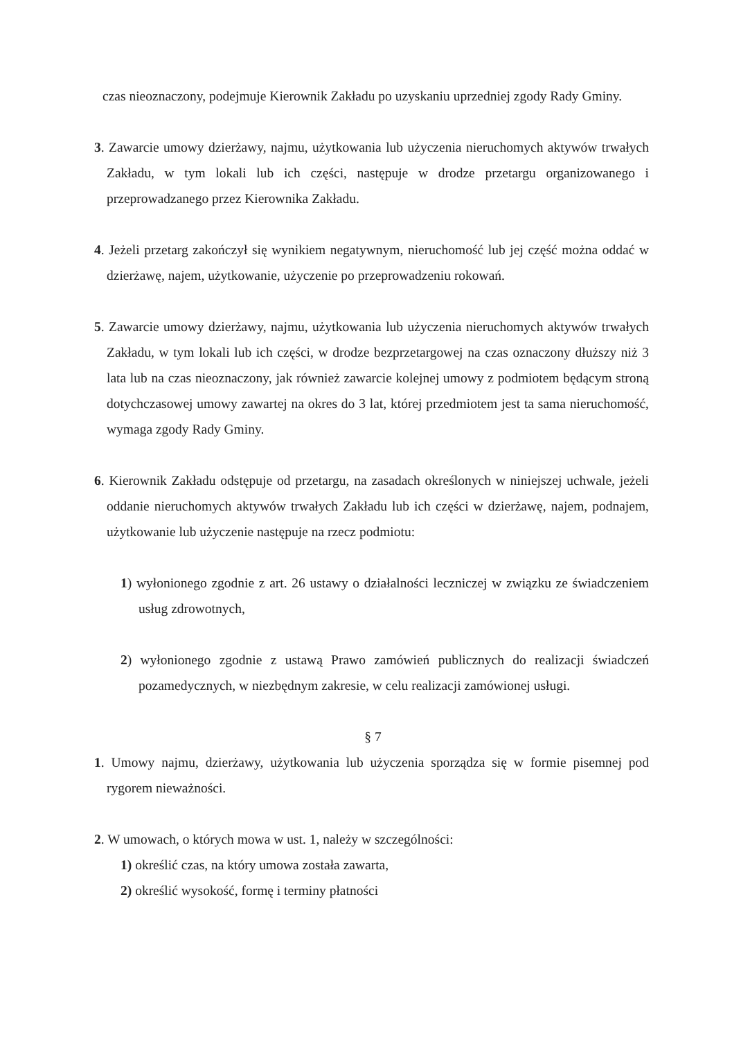czas nieoznaczony, podejmuje Kierownik Zakładu po uzyskaniu uprzedniej zgody Rady Gminy.
3. Zawarcie umowy dzierżawy, najmu, użytkowania lub użyczenia nieruchomych aktywów trwałych Zakładu, w tym lokali lub ich części, następuje w drodze przetargu organizowanego i przeprowadzanego przez Kierownika Zakładu.
4. Jeżeli przetarg zakończył się wynikiem negatywnym, nieruchomość lub jej część można oddać w dzierżawę, najem, użytkowanie, użyczenie po przeprowadzeniu rokowań.
5. Zawarcie umowy dzierżawy, najmu, użytkowania lub użyczenia nieruchomych aktywów trwałych Zakładu, w tym lokali lub ich części, w drodze bezprzetargowej na czas oznaczony dłuższy niż 3 lata lub na czas nieoznaczony, jak również zawarcie kolejnej umowy z podmiotem będącym stroną dotychczasowej umowy zawartej na okres do 3 lat, której przedmiotem jest ta sama nieruchomość, wymaga zgody Rady Gminy.
6. Kierownik Zakładu odstępuje od przetargu, na zasadach określonych w niniejszej uchwale, jeżeli oddanie nieruchomych aktywów trwałych Zakładu lub ich części w dzierżawę, najem, podnajem, użytkowanie lub użyczenie następuje na rzecz podmiotu:
1) wyłonionego zgodnie z art. 26 ustawy o działalności leczniczej w związku ze świadczeniem usług zdrowotnych,
2) wyłonionego zgodnie z ustawą Prawo zamówień publicznych do realizacji świadczeń pozamedycznych, w niezbędnym zakresie, w celu realizacji zamówionej usługi.
§ 7
1. Umowy najmu, dzierżawy, użytkowania lub użyczenia sporządza się w formie pisemnej pod rygorem nieważności.
2. W umowach, o których mowa w ust. 1, należy w szczególności:
1) określić czas, na który umowa została zawarta,
2) określić wysokość, formę i terminy płatności